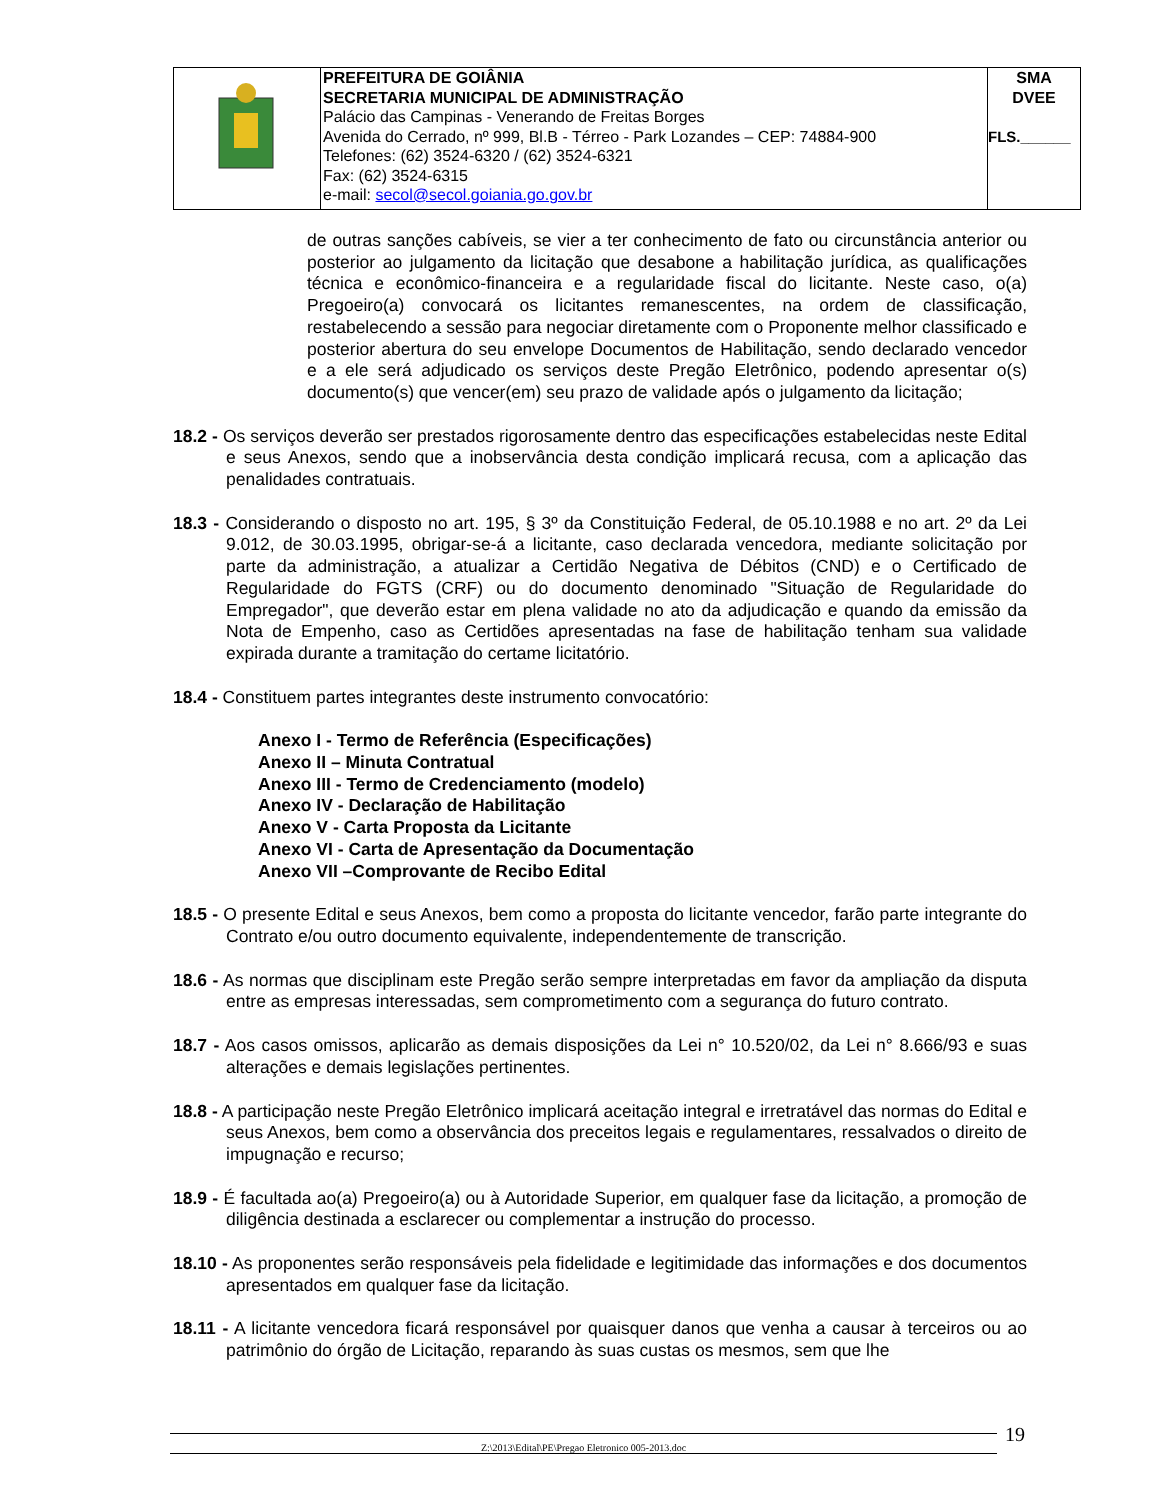| | PREFEITURA DE GOIÂNIA SECRETARIA MUNICIPAL DE ADMINISTRAÇÃO Palácio das Campinas - Venerando de Freitas Borges Avenida do Cerrado, nº 999, Bl.B - Térreo - Park Lozandes – CEP: 74884-900 Telefones: (62) 3524-6320 / (62) 3524-6321 Fax: (62) 3524-6315 e-mail: secol@secol.goiania.go.gov.br | SMA DVEE FLS.______ |
de outras sanções cabíveis, se vier a ter conhecimento de fato ou circunstância anterior ou posterior ao julgamento da licitação que desabone a habilitação jurídica, as qualificações técnica e econômico-financeira e a regularidade fiscal do licitante. Neste caso, o(a) Pregoeiro(a) convocará os licitantes remanescentes, na ordem de classificação, restabelecendo a sessão para negociar diretamente com o Proponente melhor classificado e posterior abertura do seu envelope Documentos de Habilitação, sendo declarado vencedor e a ele será adjudicado os serviços deste Pregão Eletrônico, podendo apresentar o(s) documento(s) que vencer(em) seu prazo de validade após o julgamento da licitação;
18.2 - Os serviços deverão ser prestados rigorosamente dentro das especificações estabelecidas neste Edital e seus Anexos, sendo que a inobservância desta condição implicará recusa, com a aplicação das penalidades contratuais.
18.3 - Considerando o disposto no art. 195, § 3º da Constituição Federal, de 05.10.1988 e no art. 2º da Lei 9.012, de 30.03.1995, obrigar-se-á a licitante, caso declarada vencedora, mediante solicitação por parte da administração, a atualizar a Certidão Negativa de Débitos (CND) e o Certificado de Regularidade do FGTS (CRF) ou do documento denominado "Situação de Regularidade do Empregador", que deverão estar em plena validade no ato da adjudicação e quando da emissão da Nota de Empenho, caso as Certidões apresentadas na fase de habilitação tenham sua validade expirada durante a tramitação do certame licitatório.
18.4 - Constituem partes integrantes deste instrumento convocatório:
Anexo I - Termo de Referência (Especificações)
Anexo II – Minuta Contratual
Anexo III - Termo de Credenciamento (modelo)
Anexo IV - Declaração de Habilitação
Anexo V - Carta Proposta da Licitante
Anexo VI - Carta de Apresentação da Documentação
Anexo VII –Comprovante de Recibo Edital
18.5 - O presente Edital e seus Anexos, bem como a proposta do licitante vencedor, farão parte integrante do Contrato e/ou outro documento equivalente, independentemente de transcrição.
18.6 - As normas que disciplinam este Pregão serão sempre interpretadas em favor da ampliação da disputa entre as empresas interessadas, sem comprometimento com a segurança do futuro contrato.
18.7 - Aos casos omissos, aplicarão as demais disposições da Lei n° 10.520/02, da Lei n° 8.666/93 e suas alterações e demais legislações pertinentes.
18.8 - A participação neste Pregão Eletrônico implicará aceitação integral e irretratável das normas do Edital e seus Anexos, bem como a observância dos preceitos legais e regulamentares, ressalvados o direito de impugnação e recurso;
18.9 - É facultada ao(a) Pregoeiro(a) ou à Autoridade Superior, em qualquer fase da licitação, a promoção de diligência destinada a esclarecer ou complementar a instrução do processo.
18.10 - As proponentes serão responsáveis pela fidelidade e legitimidade das informações e dos documentos apresentados em qualquer fase da licitação.
18.11 - A licitante vencedora ficará responsável por quaisquer danos que venha a causar à terceiros ou ao patrimônio do órgão de Licitação, reparando às suas custas os mesmos, sem que lhe
Z:\2013\Edital\PE\Pregao Eletronico 005-2013.doc 19